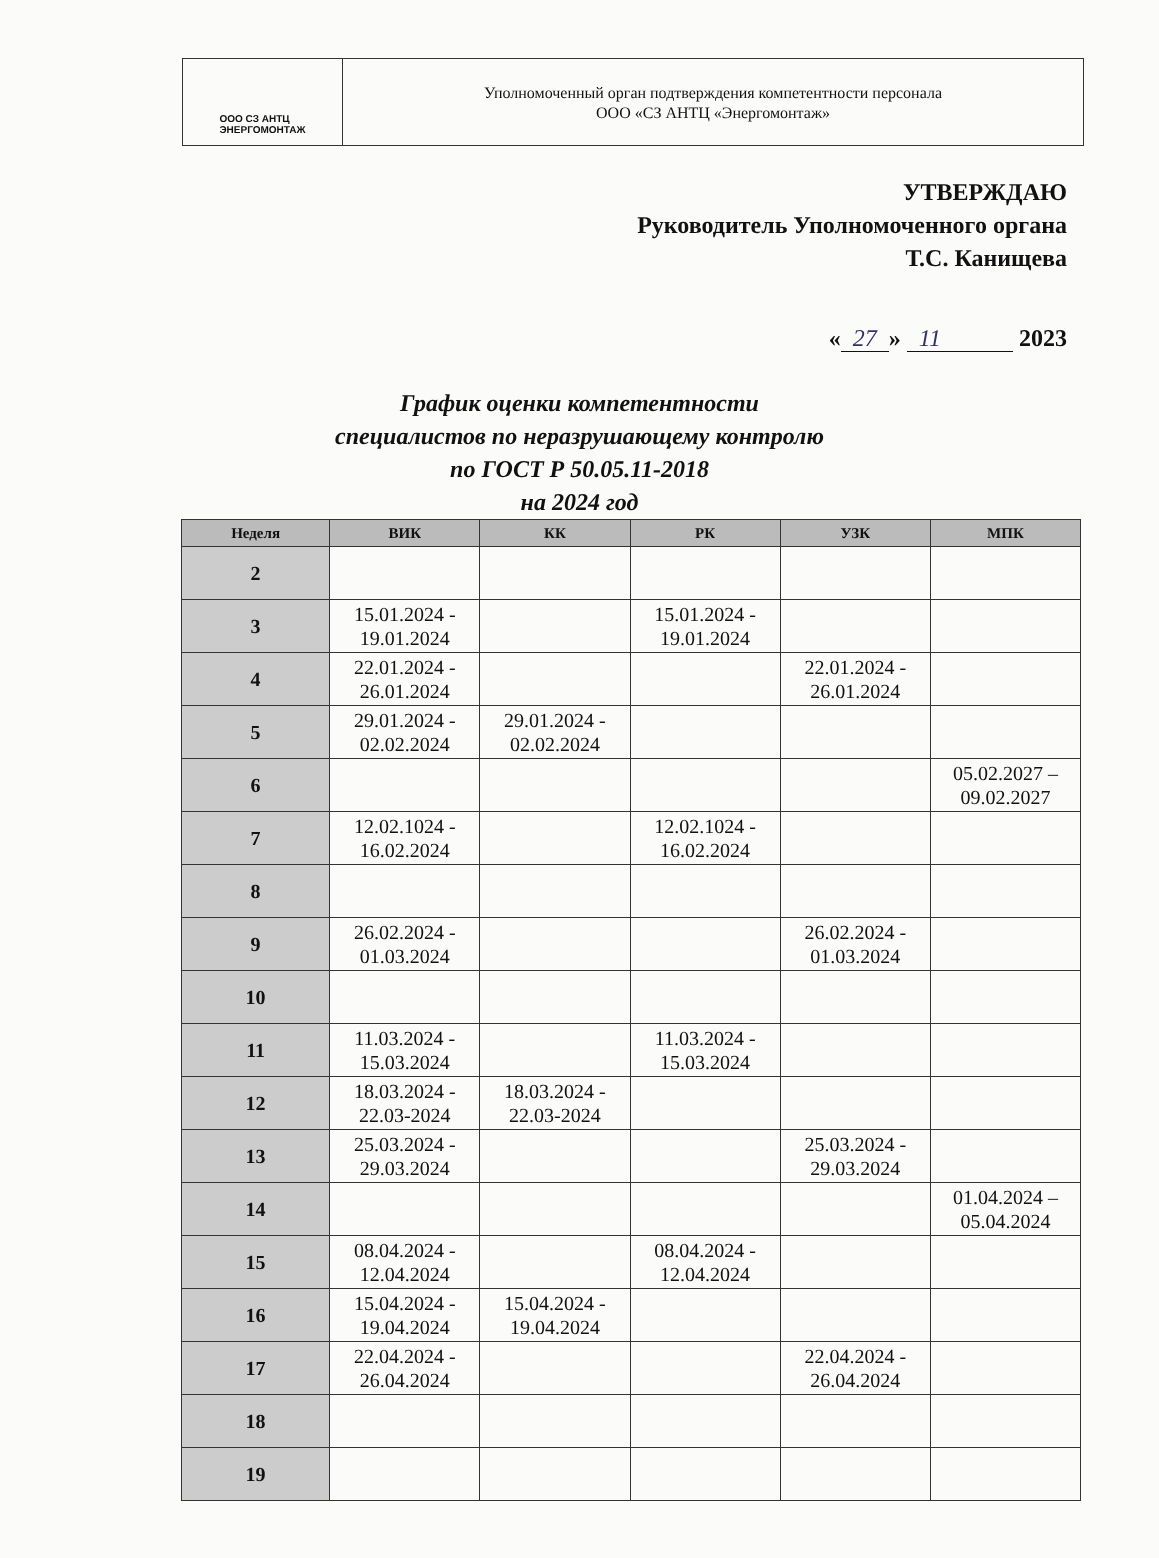ООО СЗ АНТЦ
ЭНЕРГОМОНТАЖ
Уполномоченный орган подтверждения компетентности персонала
ООО «СЗ АНТЦ «Энергомонтаж»
УТВЕРЖДАЮ
Руководитель Уполномоченного органа
Т.С. Канищева
« 27 » 11 2023
График оценки компетентности
специалистов по неразрушающему контролю
по ГОСТ Р 50.05.11-2018
на 2024 год
| Неделя | ВИК | КК | РК | УЗК | МПК |
| --- | --- | --- | --- | --- | --- |
| 2 | | | | | |
| 3 | 15.01.2024 - 19.01.2024 | | 15.01.2024 - 19.01.2024 | | |
| 4 | 22.01.2024 - 26.01.2024 | | | 22.01.2024 - 26.01.2024 | |
| 5 | 29.01.2024 - 02.02.2024 | 29.01.2024 - 02.02.2024 | | | |
| 6 | | | | | 05.02.2027 – 09.02.2027 |
| 7 | 12.02.1024 - 16.02.2024 | | 12.02.1024 - 16.02.2024 | | |
| 8 | | | | | |
| 9 | 26.02.2024 - 01.03.2024 | | | 26.02.2024 - 01.03.2024 | |
| 10 | | | | | |
| 11 | 11.03.2024 - 15.03.2024 | | 11.03.2024 - 15.03.2024 | | |
| 12 | 18.03.2024 - 22.03-2024 | 18.03.2024 - 22.03-2024 | | | |
| 13 | 25.03.2024 - 29.03.2024 | | | 25.03.2024 - 29.03.2024 | |
| 14 | | | | | 01.04.2024 – 05.04.2024 |
| 15 | 08.04.2024 - 12.04.2024 | | 08.04.2024 - 12.04.2024 | | |
| 16 | 15.04.2024 - 19.04.2024 | 15.04.2024 - 19.04.2024 | | | |
| 17 | 22.04.2024 - 26.04.2024 | | | 22.04.2024 - 26.04.2024 | |
| 18 | | | | | |
| 19 | | | | | |